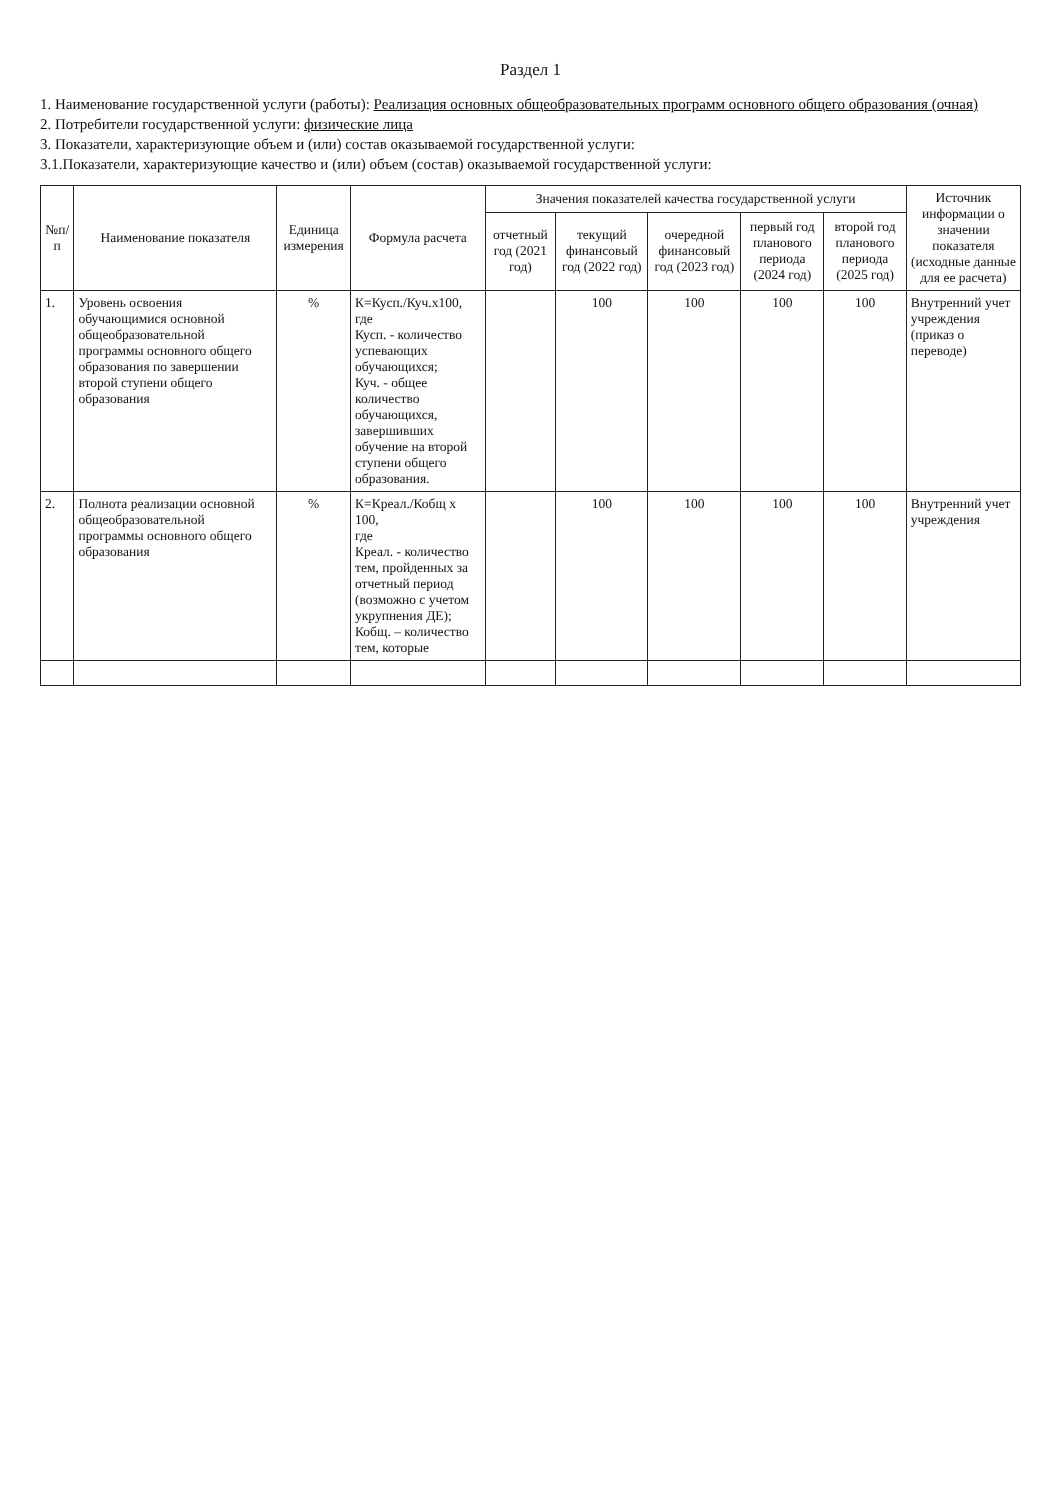Раздел 1
1. Наименование государственной услуги (работы): Реализация основных общеобразовательных программ основного общего образования (очная)
2. Потребители государственной услуги: физические лица
3. Показатели, характеризующие объем и (или) состав оказываемой государственной услуги:
3.1.Показатели, характеризующие качество и (или) объем (состав) оказываемой государственной услуги:
| №п/п | Наименование показателя | Единица измерения | Формула расчета | Значения показателей качества государственной услуги | | | | | Источник информации о значении показателя (исходные данные для ее расчета) |
| --- | --- | --- | --- | --- | --- | --- | --- | --- | --- |
| | | | | отчетный год (2021 год) | текущий финансовый год (2022 год) | очередной финансовый год (2023 год) | первый год планового периода (2024 год) | второй год планового периода (2025 год) | |
| 1. | Уровень освоения обучающимися основной общеобразовательной программы основного общего образования по завершении второй ступени общего образования | % | К=Кусп./Куч.х100, где Кусп. - количество успевающих обучающихся; Куч. - общее количество обучающихся, завершивших обучение на второй ступени общего образования. | | 100 | 100 | 100 | 100 | Внутренний учет учреждения (приказ о переводе) |
| 2. | Полнота реализации основной общеобразовательной программы основного общего образования | % | К=Креал./Кобщ х 100, где Креал. - количество тем, пройденных за отчетный период (возможно с учетом укрупнения ДЕ); Кобщ. – количество тем, которые | | 100 | 100 | 100 | 100 | Внутренний учет учреждения |